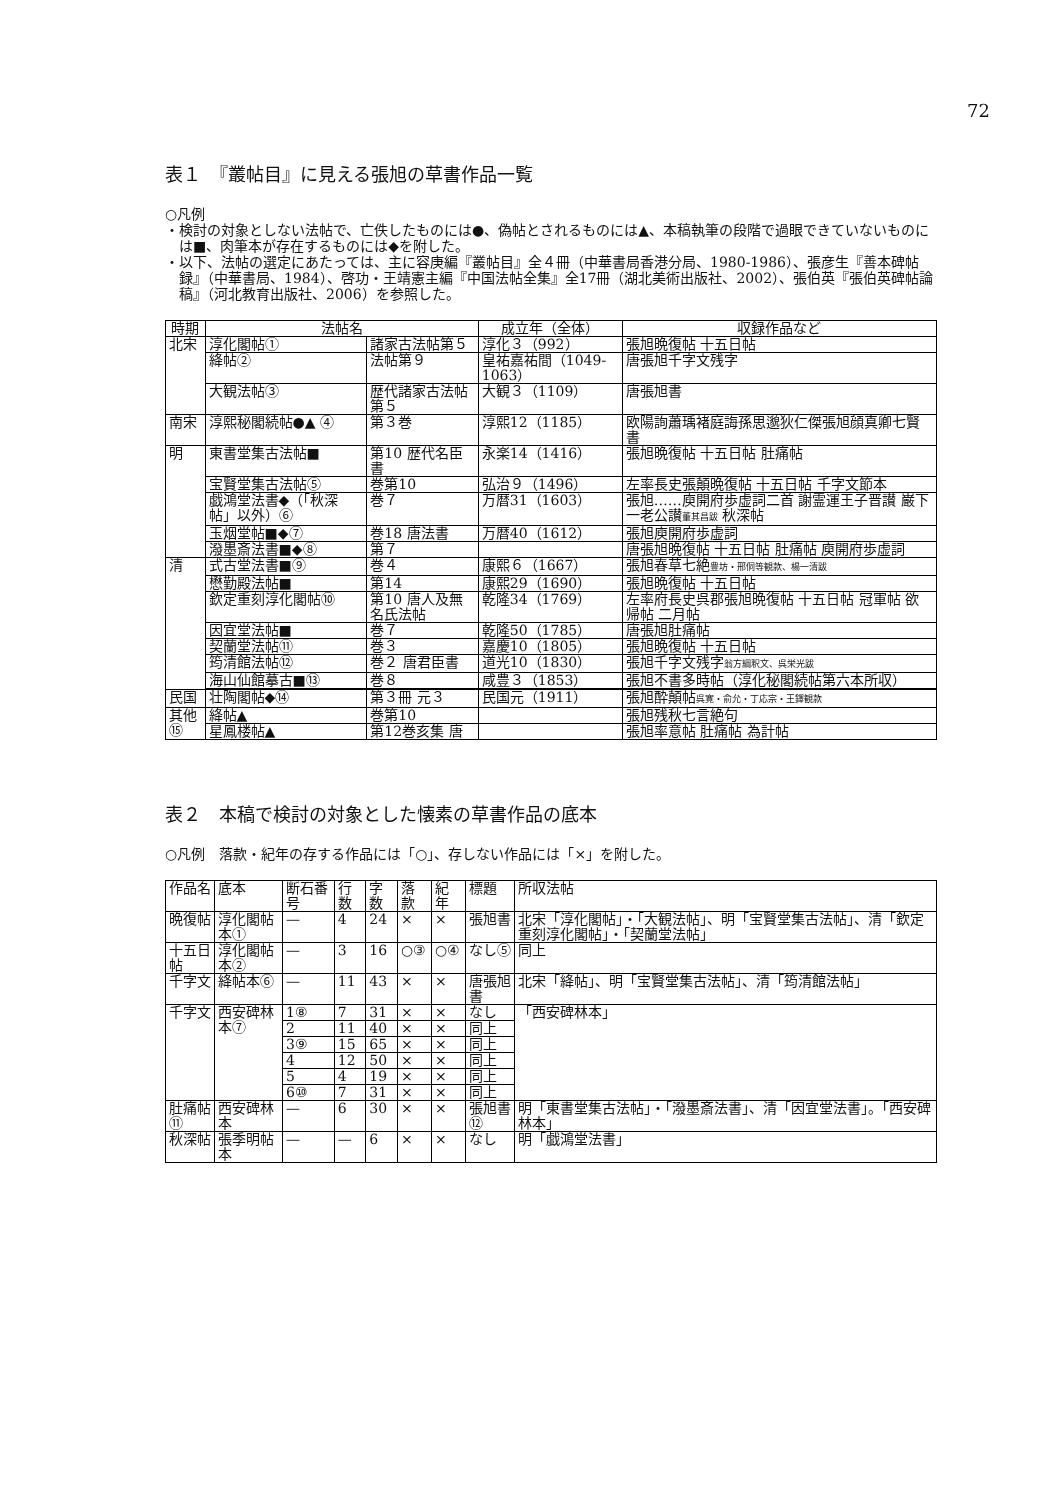72
表１　『叢帖目』に見える張旭の草書作品一覧
○凡例
・検討の対象としない法帖で、亡佚したものには●、偽帖とされるものには▲、本稿執筆の段階で過眼できていないものには■、肉筆本が存在するものには◆を附した。
・以下、法帖の選定にあたっては、主に容庚編『叢帖目』全４冊（中華書局香港分局、1980-1986）、張彦生『善本碑帖録』（中華書局、1984）、啓功・王靖憲主編『中国法帖全集』全17冊（湖北美術出版社、2002）、張伯英『張伯英碑帖論稿』（河北教育出版社、2006）を参照した。
| 時期 | 法帖名 | | 成立年（全体） | 収録作品など |
| --- | --- | --- | --- | --- |
| 北宋 | 淳化閣帖① | 諸家古法帖第５ | 淳化３（992） | 張旭晩復帖 十五日帖 |
| | 絳帖② | 法帖第９ | 皇祐嘉祐間（1049-1063） | 唐張旭千字文残字 |
| | 大観法帖③ | 歴代諸家古法帖第５ | 大観３（1109） | 唐張旭書 |
| 南宋 | 淳熙秘閣続帖●▲ ④ | 第３巻 | 淳熙12（1185） | 欧陽詢蕭瑀褚庭誨孫思邈狄仁傑張旭顔真卿七賢書 |
| 明 | 東書堂集古法帖■ | 第10 歴代名臣書 | 永楽14（1416） | 張旭晩復帖 十五日帖 肚痛帖 |
| | 宝賢堂集古法帖⑤ | 巻第10 | 弘治９（1496） | 左率長史張顛晩復帖 十五日帖 千字文節本 |
| | 戯鴻堂法書◆（「秋深帖」以外）⑥ | 巻７ | 万暦31（1603） | 張旭……庾開府歩虚詞二首 謝霊運王子晋讃 巌下一老公讃 董其昌跋 秋深帖 |
| | 玉烟堂帖■◆⑦ | 巻18 唐法書 | 万暦40（1612） | 張旭庾開府歩虚詞 |
| | 潑墨斎法書■◆⑧ | 第７ | | 唐張旭晩復帖 十五日帖 肚痛帖 庾開府歩虚詞 |
| 清 | 式古堂法書■⑨ | 巻４ | 康熙６（1667） | 張旭春草七絶 豊坊・邢侗等観款、楊一清跋 |
| | 懋勤殿法帖■ | 第14 | 康熙29（1690） | 張旭晩復帖 十五日帖 |
| | 欽定重刻淳化閣帖⑩ | 第10 唐人及無名氏法帖 | 乾隆34（1769） | 左率府長史呉郡張旭晩復帖 十五日帖 冠軍帖 欲帰帖 二月帖 |
| | 因宜堂法帖■ | 巻７ | 乾隆50（1785） | 唐張旭肚痛帖 |
| | 契蘭堂法帖⑪ | 巻３ | 嘉慶10（1805） | 張旭晩復帖 十五日帖 |
| | 筠清館法帖⑫ | 巻２ 唐君臣書 | 道光10（1830） | 張旭千字文残字 翁方綱釈文、呉栄光跋 |
| | 海山仙館摹古■⑬ | 巻８ | 咸豊３（1853） | 張旭不書多時帖（淳化秘閣続帖第六本所収） |
| 民国 | 壮陶閣帖◆⑭ | 第３冊 元３ | 民国元（1911） | 張旭酔顛帖 呉寛・俞允・丁応宗・王鐸観款 |
| 其他⑮ | 絳帖▲ | 巻第10 | | 張旭残秋七言絶句 |
| | 星鳳楼帖▲ | 第12巻亥集 唐 | | 張旭率意帖 肚痛帖 為計帖 |
表２　本稿で検討の対象とした懐素の草書作品の底本
○凡例　落款・紀年の存する作品には「○」、存しない作品には「×」を附した。
| 作品名 | 底本 | 断石番号 | 行数 | 字数 | 落款 | 紀年 | 標題 | 所収法帖 |
| 晩復帖 | 淳化閣帖本① | — | 4 | 24 | × | × | 張旭書 | 北宋「淳化閣帖」・「大観法帖」、明「宝賢堂集古法帖」、清「欽定重刻淳化閣帖」・「契蘭堂法帖」 |
| 十五日帖 | 淳化閣帖本② | — | 3 | 16 | ○③ | ○④ | なし⑤ | 同上 |
| 千字文 | 絳帖本⑥ | — | 11 | 43 | × | × | 唐張旭書 | 北宋「絳帖」、明「宝賢堂集古法帖」、清「筠清館法帖」 |
| 千字文 | 西安碑林本⑦ | 1⑧ | 7 | 31 | × | × | なし | 「西安碑林本」 |
| | | 2 | 11 | 40 | × | × | 同上 | |
| | | 3⑨ | 15 | 65 | × | × | 同上 | |
| | | 4 | 12 | 50 | × | × | 同上 | |
| | | 5 | 4 | 19 | × | × | 同上 | |
| | | 6⑩ | 7 | 31 | × | × | 同上 | |
| 肚痛帖⑪ | 西安碑林本 | — | 6 | 30 | × | × | 張旭書⑫ | 明「東書堂集古法帖」・「潑墨斎法書」、清「因宜堂法書」。「西安碑林本」 |
| 秋深帖 | 張季明帖本 | — | — | 6 | × | × | なし | 明「戯鴻堂法書」 |